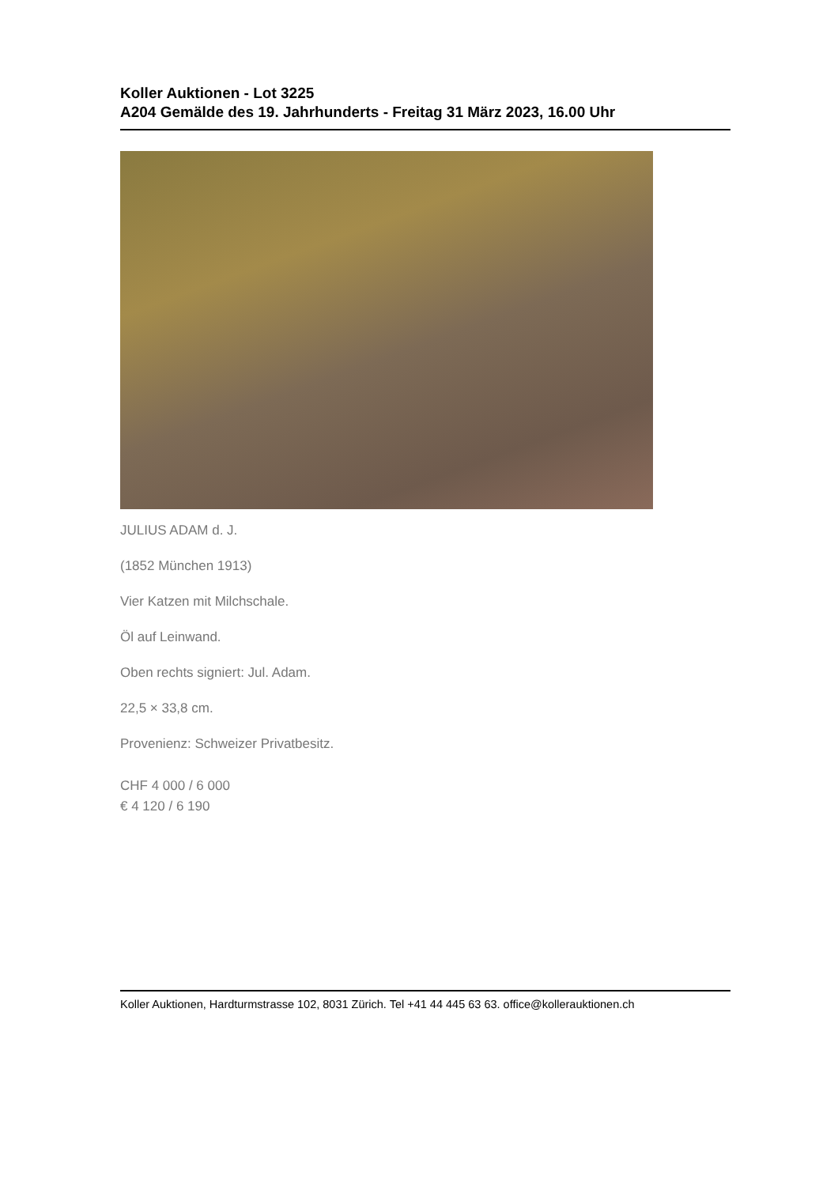Koller Auktionen - Lot 3225
A204 Gemälde des 19. Jahrhunderts - Freitag 31 März 2023, 16.00 Uhr
JULIUS ADAM d. J.
(1852 München 1913)
Vier Katzen mit Milchschale.
Öl auf Leinwand.
Oben rechts signiert: Jul. Adam.
22,5 × 33,8 cm.
Provenienz: Schweizer Privatbesitz.
CHF 4 000 / 6 000
€ 4 120 / 6 190
Koller Auktionen, Hardturmstrasse 102, 8031 Zürich. Tel +41 44 445 63 63. office@kollerauktionen.ch